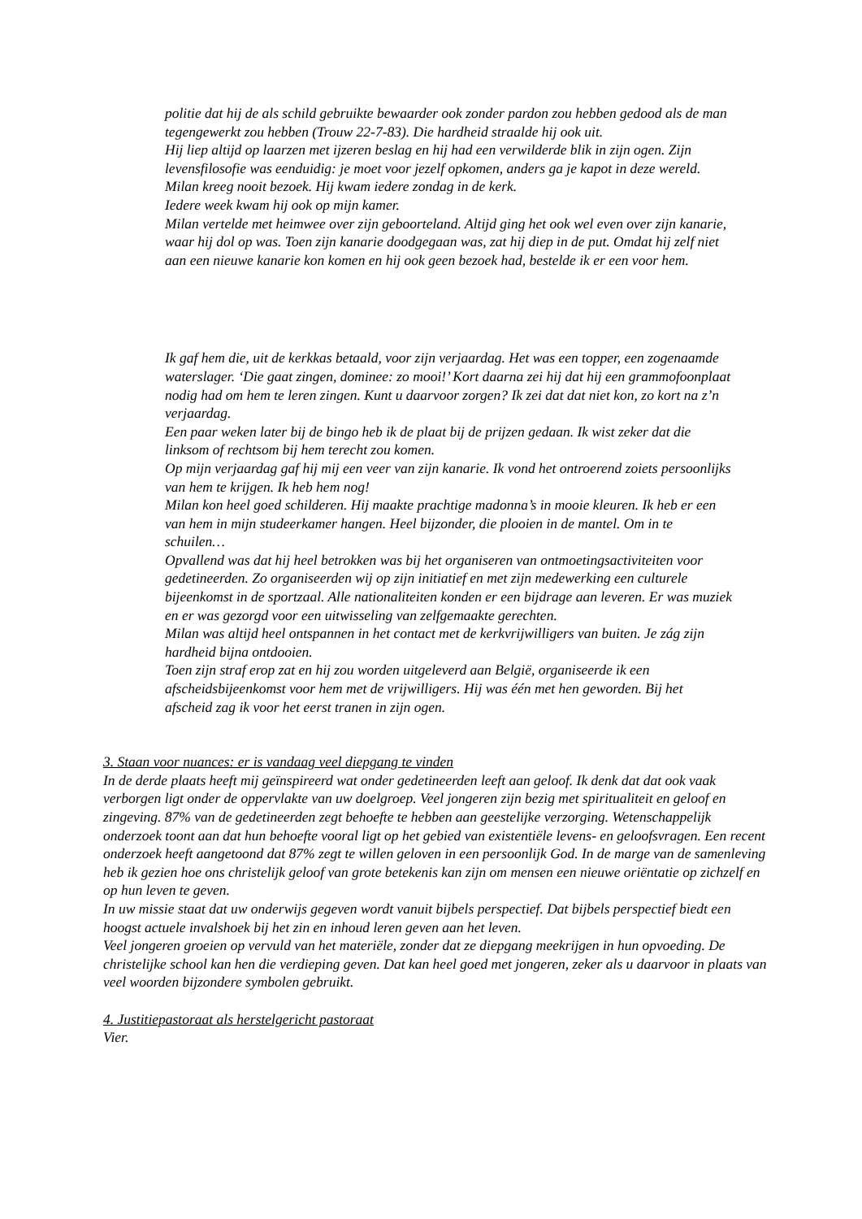politie dat hij de als schild gebruikte bewaarder ook zonder pardon zou hebben gedood als de man tegengewerkt zou hebben (Trouw 22-7-83). Die hardheid straalde hij ook uit.
Hij liep altijd op laarzen met ijzeren beslag en hij had een verwilderde blik in zijn ogen. Zijn levensfilosofie was eenduidig: je moet voor jezelf opkomen, anders ga je kapot in deze wereld.
Milan kreeg nooit bezoek. Hij kwam iedere zondag in de kerk.
Iedere week kwam hij ook op mijn kamer.
Milan vertelde met heimwee over zijn geboorteland. Altijd ging het ook wel even over zijn kanarie, waar hij dol op was. Toen zijn kanarie doodgegaan was, zat hij diep in de put. Omdat hij zelf niet aan een nieuwe kanarie kon komen en hij ook geen bezoek had, bestelde ik er een voor hem.
Ik gaf hem die, uit de kerkkas betaald, voor zijn verjaardag. Het was een topper, een zogenaamde waterslager. ‘Die gaat zingen, dominee: zo mooi!’ Kort daarna zei hij dat hij een grammofoonplaat nodig had om hem te leren zingen. Kunt u daarvoor zorgen? Ik zei dat dat niet kon, zo kort na z’n verjaardag.
Een paar weken later bij de bingo heb ik de plaat bij de prijzen gedaan. Ik wist zeker dat die linksom of rechtsom bij hem terecht zou komen.
Op mijn verjaardag gaf hij mij een veer van zijn kanarie. Ik vond het ontroerend zoiets persoonlijks van hem te krijgen. Ik heb hem nog!
Milan kon heel goed schilderen. Hij maakte prachtige madonna’s in mooie kleuren. Ik heb er een van hem in mijn studeerkamer hangen. Heel bijzonder, die plooien in de mantel. Om in te schuilen…
Opvallend was dat hij heel betrokken was bij het organiseren van ontmoetingsactiviteiten voor gedetineerden. Zo organiseerden wij op zijn initiatief en met zijn medewerking een culturele bijeenkomst in de sportzaal. Alle nationaliteiten konden er een bijdrage aan leveren. Er was muziek en er was gezorgd voor een uitwisseling van zelfgemaakte gerechten.
Milan was altijd heel ontspannen in het contact met de kerkvrijwilligers van buiten. Je zág zijn hardheid bijna ontdooien.
Toen zijn straf erop zat en hij zou worden uitgeleverd aan België, organiseerde ik een afscheidsbijeenkomst voor hem met de vrijwilligers. Hij was één met hen geworden. Bij het afscheid zag ik voor het eerst tranen in zijn ogen.
3. Staan voor nuances: er is vandaag veel diepgang te vinden
In de derde plaats heeft mij geïnspireerd wat onder gedetineerden leeft aan geloof. Ik denk dat dat ook vaak verborgen ligt onder de oppervlakte van uw doelgroep. Veel jongeren zijn bezig met spiritualiteit en geloof en zingeving. 87% van de gedetineerden zegt behoefte te hebben aan geestelijke verzorging. Wetenschappelijk onderzoek toont aan dat hun behoefte vooral ligt op het gebied van existentiële levens- en geloofsvragen. Een recent onderzoek heeft aangetoond dat 87% zegt te willen geloven in een persoonlijk God. In de marge van de samenleving heb ik gezien hoe ons christelijk geloof van grote betekenis kan zijn om mensen een nieuwe oriëntatie op zichzelf en op hun leven te geven.
In uw missie staat dat uw onderwijs gegeven wordt vanuit bijbels perspectief. Dat bijbels perspectief biedt een hoogst actuele invalshoek bij het zin en inhoud leren geven aan het leven.
Veel jongeren groeien op vervuld van het materiële, zonder dat ze diepgang meekrijgen in hun opvoeding. De christelijke school kan hen die verdieping geven. Dat kan heel goed met jongeren, zeker als u daarvoor in plaats van veel woorden bijzondere symbolen gebruikt.
4. Justitiepastoraat als herstelgericht pastoraat
Vier.